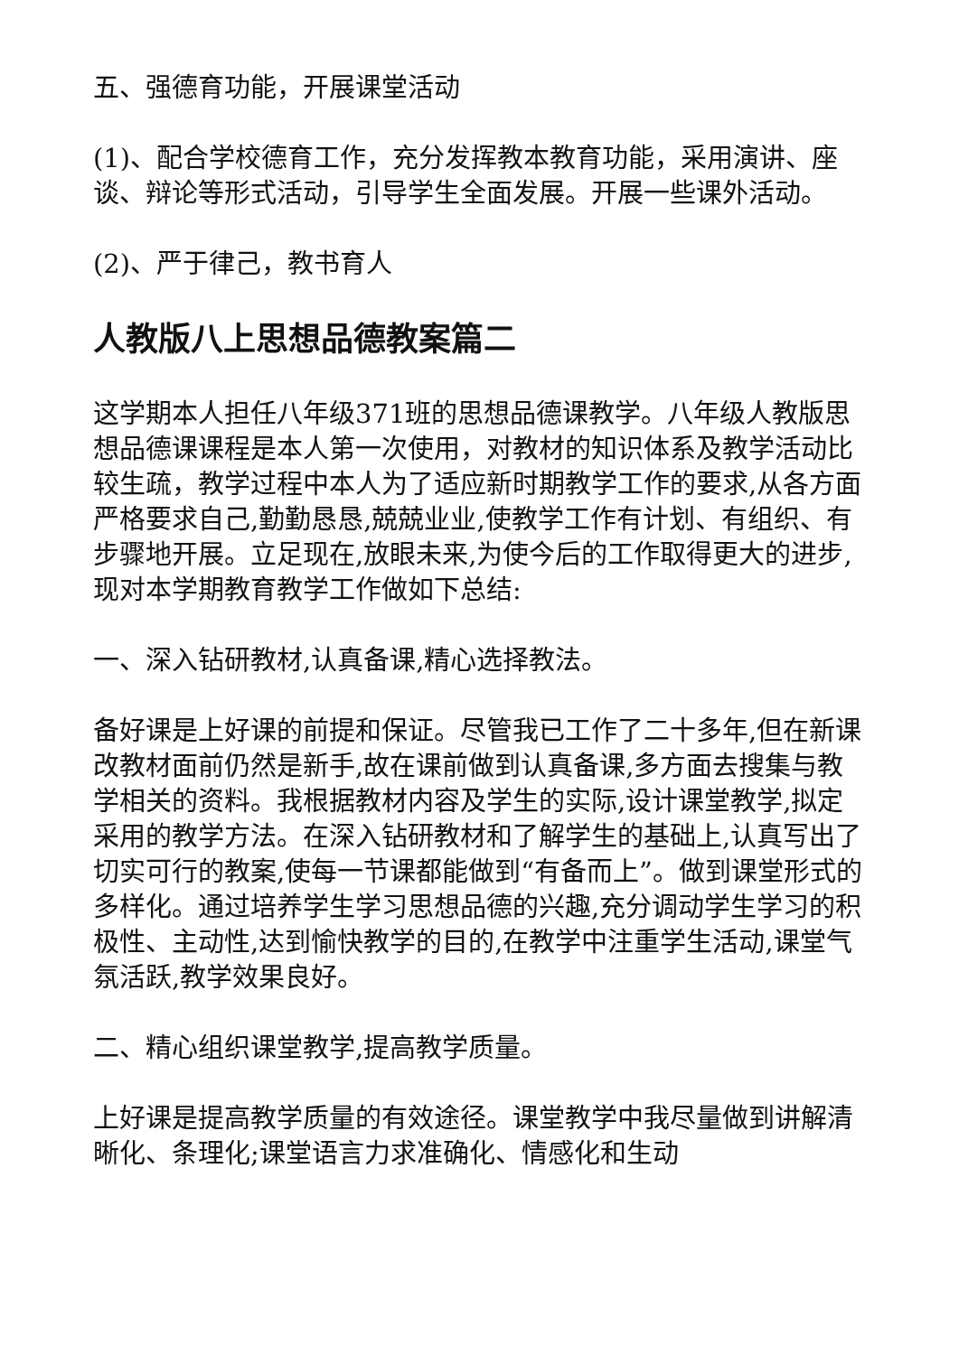五、强德育功能，开展课堂活动
(1)、配合学校德育工作，充分发挥教本教育功能，采用演讲、座谈、辩论等形式活动，引导学生全面发展。开展一些课外活动。
(2)、严于律己，教书育人
人教版八上思想品德教案篇二
这学期本人担任八年级371班的思想品德课教学。八年级人教版思想品德课课程是本人第一次使用，对教材的知识体系及教学活动比较生疏，教学过程中本人为了适应新时期教学工作的要求,从各方面严格要求自己,勤勤恳恳,兢兢业业,使教学工作有计划、有组织、有步骤地开展。立足现在,放眼未来,为使今后的工作取得更大的进步,现对本学期教育教学工作做如下总结:
一、深入钻研教材,认真备课,精心选择教法。
备好课是上好课的前提和保证。尽管我已工作了二十多年,但在新课改教材面前仍然是新手,故在课前做到认真备课,多方面去搜集与教学相关的资料。我根据教材内容及学生的实际,设计课堂教学,拟定采用的教学方法。在深入钻研教材和了解学生的基础上,认真写出了切实可行的教案,使每一节课都能做到“有备而上”。做到课堂形式的多样化。通过培养学生学习思想品德的兴趣,充分调动学生学习的积极性、主动性,达到愉快教学的目的,在教学中注重学生活动,课堂气氛活跃,教学效果良好。
二、精心组织课堂教学,提高教学质量。
上好课是提高教学质量的有效途径。课堂教学中我尽量做到讲解清晰化、条理化;课堂语言力求准确化、情感化和生动